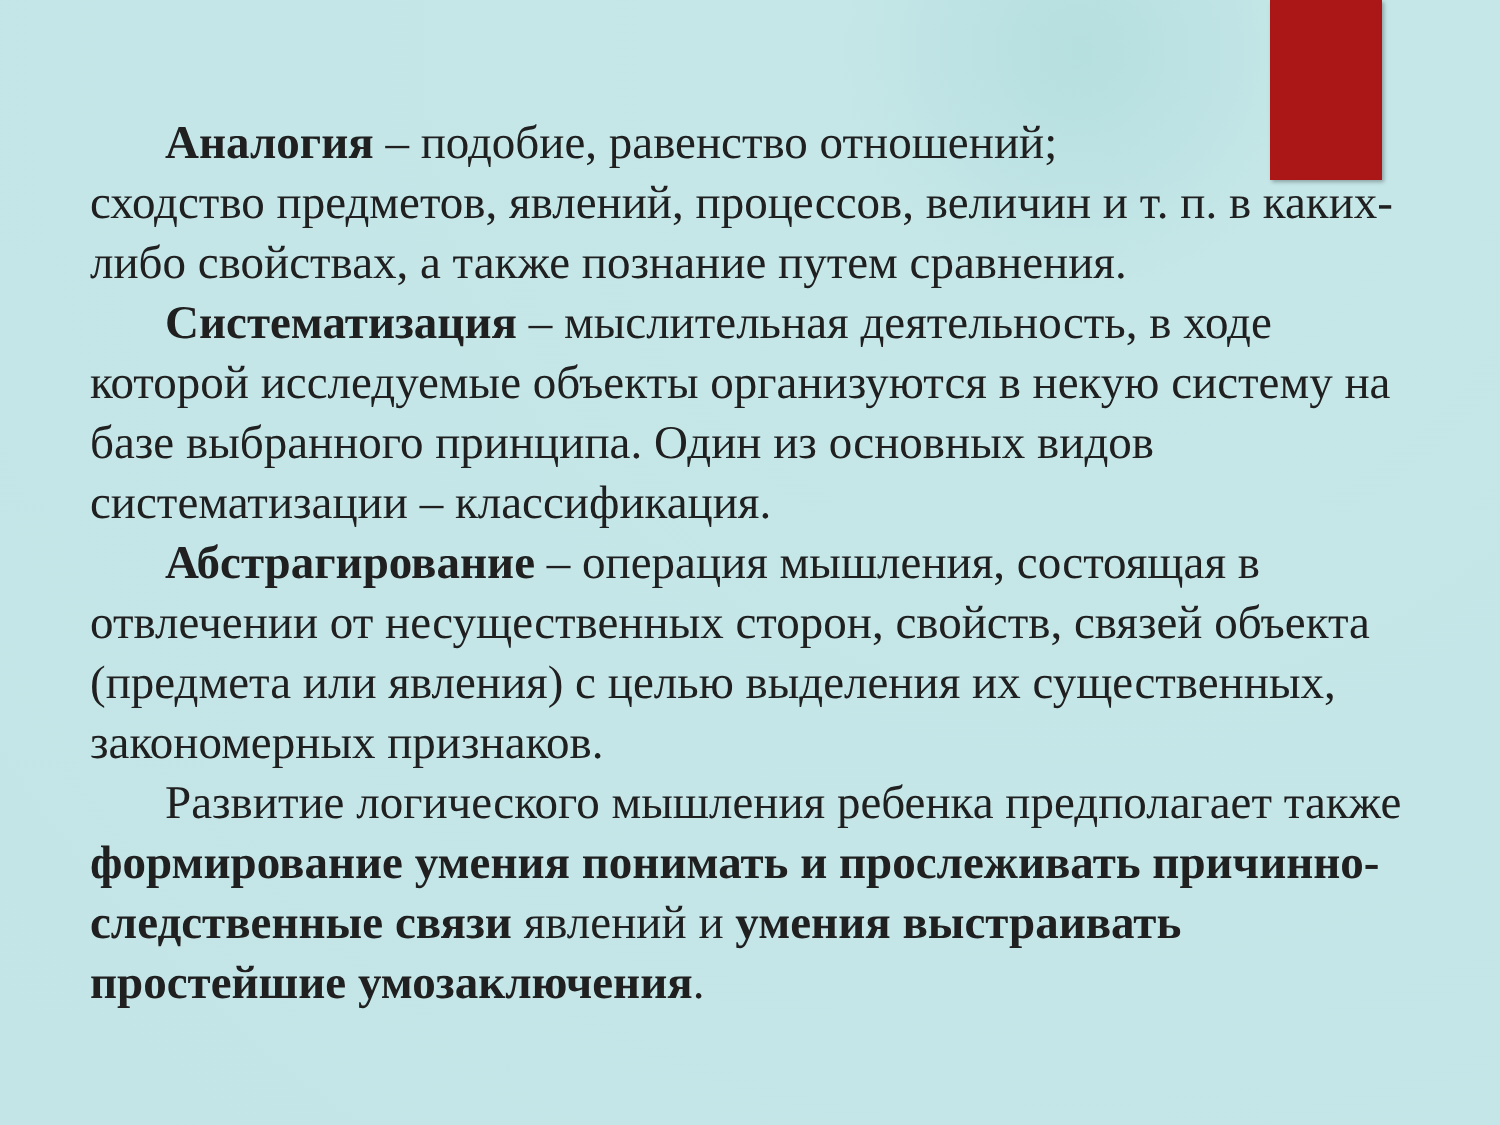Аналогия – подобие, равенство отношений;
сходство предметов, явлений, процессов, величин и т. п. в каких-либо свойствах, а также познание путем сравнения.
Систематизация – мыслительная деятельность, в ходе которой исследуемые объекты организуются в некую систему на базе выбранного принципа. Один из основных видов систематизации – классификация.
Абстрагирование – операция мышления, состоящая в отвлечении от несущественных сторон, свойств, связей объекта (предмета или явления) с целью выделения их существенных, закономерных признаков.
Развитие логического мышления ребенка предполагает также формирование умения понимать и прослеживать причинно-следственные связи явлений и умения выстраивать простейшие умозаключения.